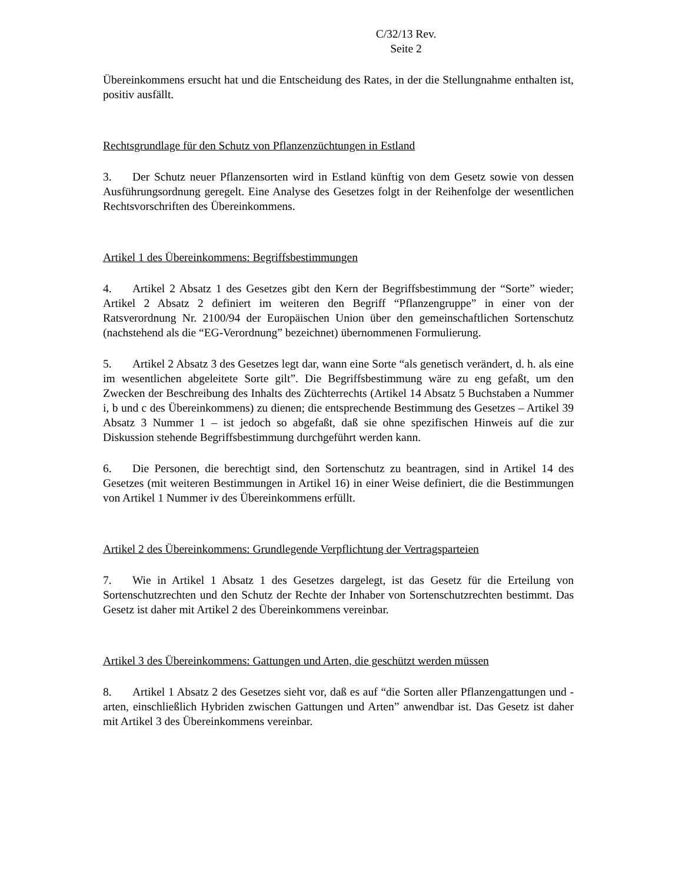C/32/13 Rev.
Seite 2
Übereinkommens ersucht hat und die Entscheidung des Rates, in der die Stellungnahme enthalten ist, positiv ausfällt.
Rechtsgrundlage für den Schutz von Pflanzenzüchtungen in Estland
3. Der Schutz neuer Pflanzensorten wird in Estland künftig von dem Gesetz sowie von dessen Ausführungsordnung geregelt. Eine Analyse des Gesetzes folgt in der Reihenfolge der wesentlichen Rechtsvorschriften des Übereinkommens.
Artikel 1 des Übereinkommens: Begriffsbestimmungen
4. Artikel 2 Absatz 1 des Gesetzes gibt den Kern der Begriffsbestimmung der “Sorte” wieder; Artikel 2 Absatz 2 definiert im weiteren den Begriff “Pflanzengruppe” in einer von der Ratsverordnung Nr. 2100/94 der Europäischen Union über den gemeinschaftlichen Sortenschutz (nachstehend als die “EG-Verordnung” bezeichnet) übernommenen Formulierung.
5. Artikel 2 Absatz 3 des Gesetzes legt dar, wann eine Sorte “als genetisch verändert, d. h. als eine im wesentlichen abgeleitete Sorte gilt”. Die Begriffsbestimmung wäre zu eng gefaßt, um den Zwecken der Beschreibung des Inhalts des Züchterrechts (Artikel 14 Absatz 5 Buchstaben a Nummer i, b und c des Übereinkommens) zu dienen; die entsprechende Bestimmung des Gesetzes – Artikel 39 Absatz 3 Nummer 1 – ist jedoch so abgefaßt, daß sie ohne spezifischen Hinweis auf die zur Diskussion stehende Begriffsbestimmung durchgeführt werden kann.
6. Die Personen, die berechtigt sind, den Sortenschutz zu beantragen, sind in Artikel 14 des Gesetzes (mit weiteren Bestimmungen in Artikel 16) in einer Weise definiert, die die Bestimmungen von Artikel 1 Nummer iv des Übereinkommens erfüllt.
Artikel 2 des Übereinkommens: Grundlegende Verpflichtung der Vertragsparteien
7. Wie in Artikel 1 Absatz 1 des Gesetzes dargelegt, ist das Gesetz für die Erteilung von Sortenschutzrechten und den Schutz der Rechte der Inhaber von Sortenschutzrechten bestimmt. Das Gesetz ist daher mit Artikel 2 des Übereinkommens vereinbar.
Artikel 3 des Übereinkommens: Gattungen und Arten, die geschützt werden müssen
8. Artikel 1 Absatz 2 des Gesetzes sieht vor, daß es auf “die Sorten aller Pflanzengattungen und -arten, einschließlich Hybriden zwischen Gattungen und Arten” anwendbar ist. Das Gesetz ist daher mit Artikel 3 des Übereinkommens vereinbar.